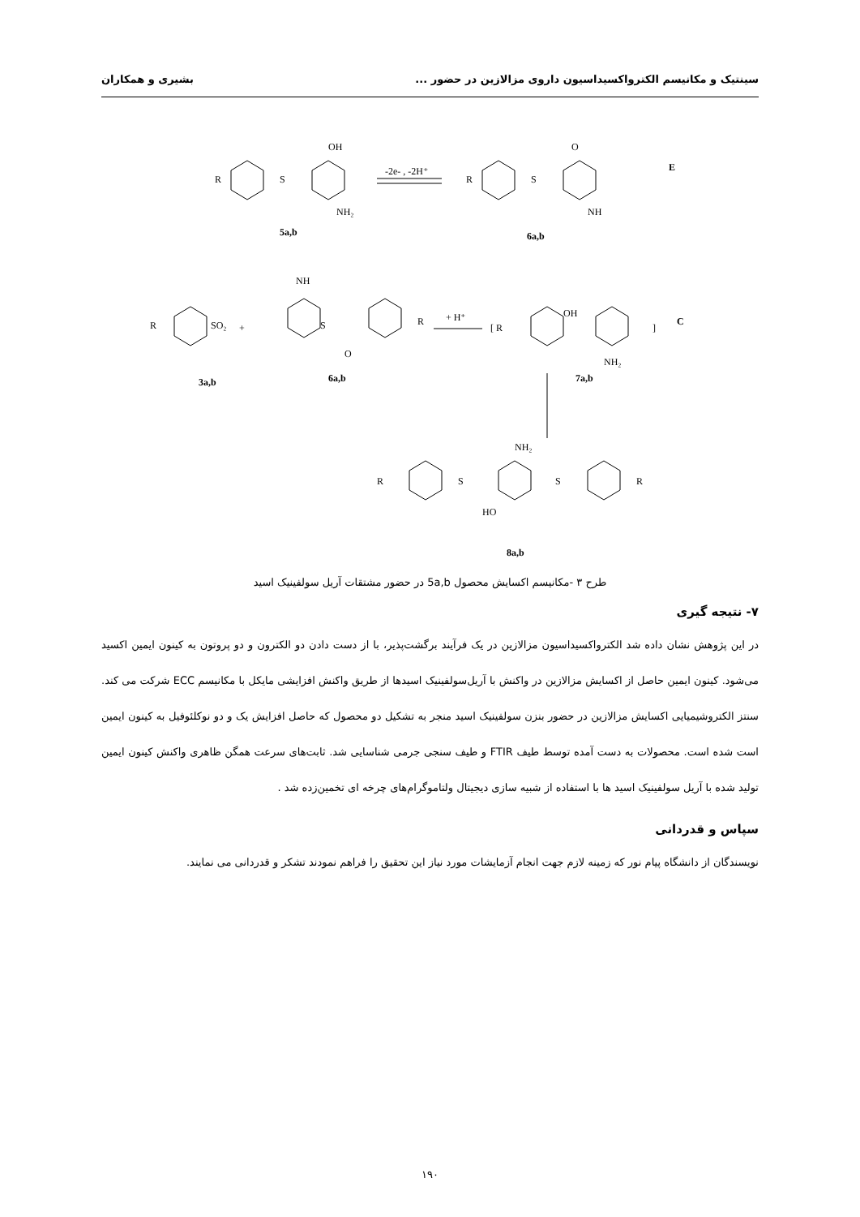سینتیک و مکانیسم الکترواکسیداسیون داروی مزالازین در حضور ... بشیری و همکاران
R
S
OH
NH₂
-2e- , -2H⁺
R
S
O
NH
E
5a,b
6a,b
R
SO₂
+
NH
S
O
R
+ H⁺
[ R
OH
NH₂
]
C
3a,b
6a,b
7a,b
R
S
NH₂
S
R
HO
8a,b
طرح ۳ -مکانیسم اکسایش محصول 5a,b در حضور مشتقات آریل سولفینیک اسید
۷- نتیجه گیری
در این پژوهش نشان داده شد الکترواکسیداسیون مزالازین در یک فرآیند برگشت‌پذیر، با از دست دادن دو الکترون و دو پروتون به کینون ایمین اکسید می‌شود. کینون ایمین حاصل از اکسایش مزالازین در واکنش با آریل‌سولفینیک اسیدها از طریق واکنش افزایشی مایکل با مکانیسم ECC شرکت می کند. سنتز الکتروشیمیایی اکسایش مزالازین در حضور بنزن سولفینیک اسید منجر به تشکیل دو محصول که حاصل افزایش یک و دو نوکلئوفیل به کینون ایمین است شده است. محصولات به دست آمده توسط طیف FTIR و طیف سنجی جرمی شناسایی شد. ثابت‌های سرعت همگن ظاهری واکنش کینون ایمین تولید شده با آریل سولفینیک اسید ها با استفاده از شبیه سازی دیجیتال ولتاموگرام‌های چرخه ای تخمین‌زده شد .
سپاس و قدردانی
نویسندگان از دانشگاه پیام نور که زمینه لازم جهت انجام آزمایشات مورد نیاز این تحقیق را فراهم نمودند تشکر و قدردانی می نمایند.
۱۹۰